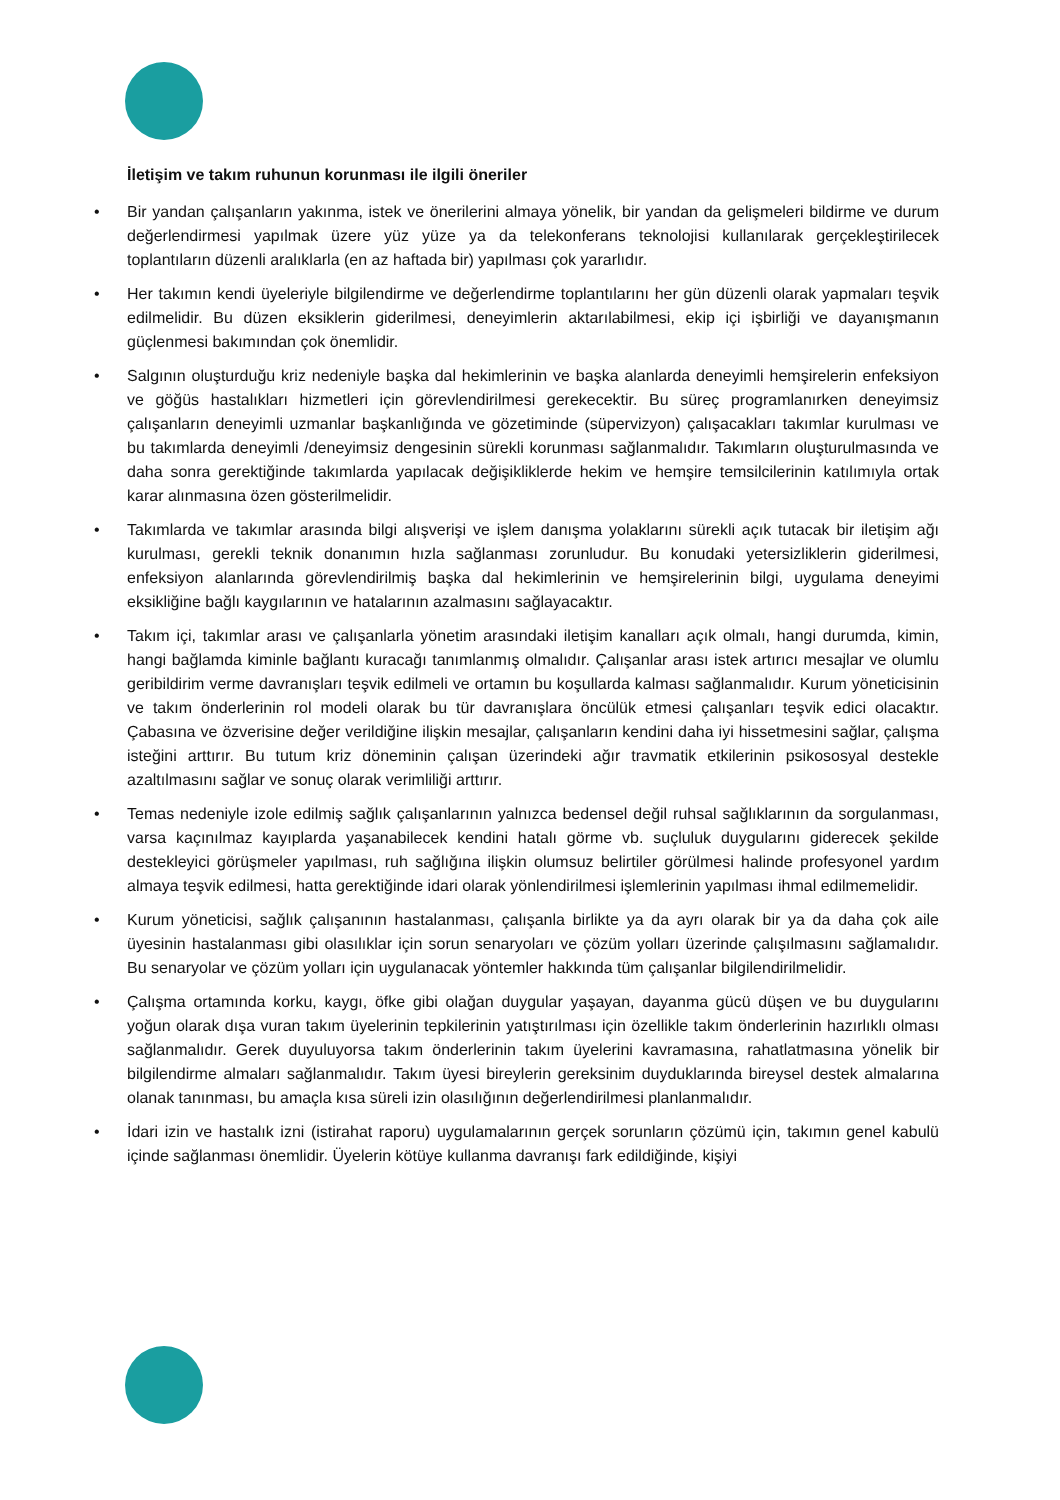İletişim ve takım ruhunun korunması ile ilgili öneriler
• Bir yandan çalışanların yakınma, istek ve önerilerini almaya yönelik, bir yandan da gelişmeleri bildirme ve durum değerlendirmesi yapılmak üzere yüz yüze ya da telekonferans teknolojisi kullanılarak gerçekleştirilecek toplantıların düzenli aralıklarla (en az haftada bir) yapılması çok yararlıdır.
• Her takımın kendi üyeleriyle bilgilendirme ve değerlendirme toplantılarını her gün düzenli olarak yapmaları teşvik edilmelidir. Bu düzen eksiklerin giderilmesi, deneyimlerin aktarılabilmesi, ekip içi işbirliği ve dayanışmanın güçlenmesi bakımından çok önemlidir.
• Salgının oluşturduğu kriz nedeniyle başka dal hekimlerinin ve başka alanlarda deneyimli hemşirelerin enfeksiyon ve göğüs hastalıkları hizmetleri için görevlendirilmesi gerekecektir. Bu süreç programlanırken deneyimsiz çalışanların deneyimli uzmanlar başkanlığında ve gözetiminde (süpervizyon) çalışacakları takımlar kurulması ve bu takımlarda deneyimli /deneyimsiz dengesinin sürekli korunması sağlanmalıdır. Takımların oluşturulmasında ve daha sonra gerektiğinde takımlarda yapılacak değişikliklerde hekim ve hemşire temsilcilerinin katılımıyla ortak karar alınmasına özen gösterilmelidir.
• Takımlarda ve takımlar arasında bilgi alışverişi ve işlem danışma yolaklarını sürekli açık tutacak bir iletişim ağı kurulması, gerekli teknik donanımın hızla sağlanması zorunludur. Bu konudaki yetersizliklerin giderilmesi, enfeksiyon alanlarında görevlendirilmiş başka dal hekimlerinin ve hemşirelerinin bilgi, uygulama deneyimi eksikliğine bağlı kaygılarının ve hatalarının azalmasını sağlayacaktır.
• Takım içi, takımlar arası ve çalışanlarla yönetim arasındaki iletişim kanalları açık olmalı, hangi durumda, kimin, hangi bağlamda kiminle bağlantı kuracağı tanımlanmış olmalıdır. Çalışanlar arası istek artırıcı mesajlar ve olumlu geribildirim verme davranışları teşvik edilmeli ve ortamın bu koşullarda kalması sağlanmalıdır. Kurum yöneticisinin ve takım önderlerinin rol modeli olarak bu tür davranışlara öncülük etmesi çalışanları teşvik edici olacaktır. Çabasına ve özverisine değer verildiğine ilişkin mesajlar, çalışanların kendini daha iyi hissetmesini sağlar, çalışma isteğini arttırır. Bu tutum kriz döneminin çalışan üzerindeki ağır travmatik etkilerinin psikososyal destekle azaltılmasını sağlar ve sonuç olarak verimliliği arttırır.
• Temas nedeniyle izole edilmiş sağlık çalışanlarının yalnızca bedensel değil ruhsal sağlıklarının da sorgulanması, varsa kaçınılmaz kayıplarda yaşanabilecek kendini hatalı görme vb. suçluluk duygularını giderecek şekilde destekleyici görüşmeler yapılması, ruh sağlığına ilişkin olumsuz belirtiler görülmesi halinde profesyonel yardım almaya teşvik edilmesi, hatta gerektiğinde idari olarak yönlendirilmesi işlemlerinin yapılması ihmal edilmemelidir.
• Kurum yöneticisi, sağlık çalışanının hastalanması, çalışanla birlikte ya da ayrı olarak bir ya da daha çok aile üyesinin hastalanması gibi olasılıklar için sorun senaryoları ve çözüm yolları üzerinde çalışılmasını sağlamalıdır. Bu senaryolar ve çözüm yolları için uygulanacak yöntemler hakkında tüm çalışanlar bilgilendirilmelidir.
• Çalışma ortamında korku, kaygı, öfke gibi olağan duygular yaşayan, dayanma gücü düşen ve bu duygularını yoğun olarak dışa vuran takım üyelerinin tepkilerinin yatıştırılması için özellikle takım önderlerinin hazırlıklı olması sağlanmalıdır. Gerek duyuluyorsa takım önderlerinin takım üyelerini kavramasına, rahatlatmasına yönelik bir bilgilendirme almaları sağlanmalıdır. Takım üyesi bireylerin gereksinim duyduklarında bireysel destek almalarına olanak tanınması, bu amaçla kısa süreli izin olasılığının değerlendirilmesi planlanmalıdır.
• İdari izin ve hastalık izni (istirahat raporu) uygulamalarının gerçek sorunların çözümü için, takımın genel kabulü içinde sağlanması önemlidir. Üyelerin kötüye kullanma davranışı fark edildiğinde, kişiyi